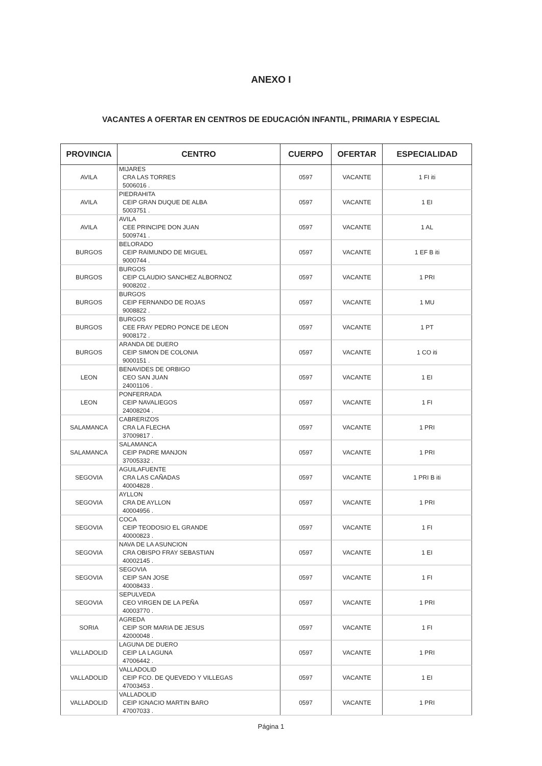ANEXO I
VACANTES A OFERTAR EN CENTROS DE EDUCACIÓN INFANTIL, PRIMARIA Y ESPECIAL
| PROVINCIA | CENTRO | CUERPO | OFERTAR | ESPECIALIDAD |
| --- | --- | --- | --- | --- |
| AVILA | MIJARES CRA LAS TORRES 5006016 . | 0597 | VACANTE | 1 FI iti |
| AVILA | PIEDRAHITA CEIP GRAN DUQUE DE ALBA 5003751 . | 0597 | VACANTE | 1 EI |
| AVILA | AVILA CEE PRINCIPE DON JUAN 5009741 . | 0597 | VACANTE | 1 AL |
| BURGOS | BELORADO CEIP RAIMUNDO DE MIGUEL 9000744 . | 0597 | VACANTE | 1 EF B iti |
| BURGOS | BURGOS CEIP CLAUDIO SANCHEZ ALBORNOZ 9008202 . | 0597 | VACANTE | 1 PRI |
| BURGOS | BURGOS CEIP FERNANDO DE ROJAS 9008822 . | 0597 | VACANTE | 1 MU |
| BURGOS | BURGOS CEE FRAY PEDRO PONCE DE LEON 9008172 . | 0597 | VACANTE | 1 PT |
| BURGOS | ARANDA DE DUERO CEIP SIMON DE COLONIA 9000151 . | 0597 | VACANTE | 1 CO iti |
| LEON | BENAVIDES DE ORBIGO CEO SAN JUAN 24001106 . | 0597 | VACANTE | 1 EI |
| LEON | PONFERRADA CEIP NAVALIEGOS 24008204 . | 0597 | VACANTE | 1 FI |
| SALAMANCA | CABRERIZOS CRA LA FLECHA 37009817 . | 0597 | VACANTE | 1 PRI |
| SALAMANCA | SALAMANCA CEIP PADRE MANJON 37005332 . | 0597 | VACANTE | 1 PRI |
| SEGOVIA | AGUILAFUENTE CRA LAS CAÑADAS 40004828 . | 0597 | VACANTE | 1 PRI B iti |
| SEGOVIA | AYLLON CRA DE AYLLON 40004956 . | 0597 | VACANTE | 1 PRI |
| SEGOVIA | COCA CEIP TEODOSIO EL GRANDE 40000823 . | 0597 | VACANTE | 1 FI |
| SEGOVIA | NAVA DE LA ASUNCION CRA OBISPO FRAY SEBASTIAN 40002145 . | 0597 | VACANTE | 1 EI |
| SEGOVIA | SEGOVIA CEIP SAN JOSE 40008433 . | 0597 | VACANTE | 1 FI |
| SEGOVIA | SEPULVEDA CEO VIRGEN DE LA PEÑA 40003770 . | 0597 | VACANTE | 1 PRI |
| SORIA | AGREDA CEIP SOR MARIA DE JESUS 42000048 . | 0597 | VACANTE | 1 FI |
| VALLADOLID | LAGUNA DE DUERO CEIP LA LAGUNA 47006442 . | 0597 | VACANTE | 1 PRI |
| VALLADOLID | VALLADOLID CEIP FCO. DE QUEVEDO Y VILLEGAS 47003453 . | 0597 | VACANTE | 1 EI |
| VALLADOLID | VALLADOLID CEIP IGNACIO MARTIN BARO 47007033 . | 0597 | VACANTE | 1 PRI |
Página 1